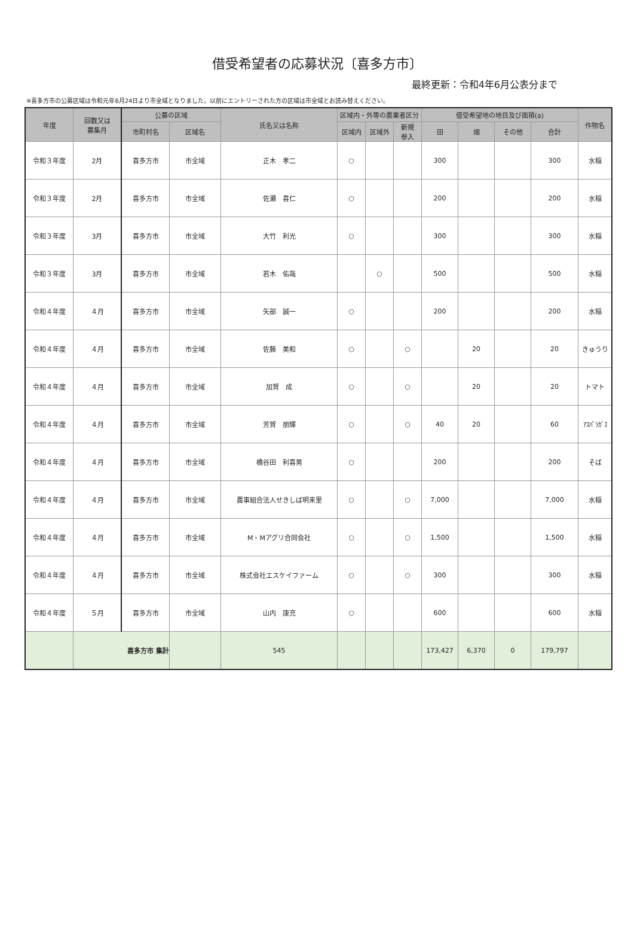借受希望者の応募状況〔喜多方市〕
最終更新：令和4年6月公表分まで
※喜多方市の公募区域は令和元年6月24日より市全域となりました。以前にエントリーされた方の区域は市全域とお読み替えください。
| 年度 | 回数又は 募集月 | 公募の区域 | | 氏名又は名称 | 区域内・外等の農業者区分 | | | 借受希望地の地目及び面積(a) | | | | 作物名 |
| --- | --- | --- | --- | --- | --- | --- | --- | --- | --- | --- | --- | --- |
| | | 市町村名 | 区域名 | | 区域内 | 区域外 | 新規 参入 | 田 | 畑 | その他 | 合計 | |
| 令和３年度 | 2月 | 喜多方市 | 市全域 | 正木 孝二 | ○ | | | 300 | | | 300 | 水稲 |
| 令和３年度 | 2月 | 喜多方市 | 市全域 | 佐瀬 喜仁 | ○ | | | 200 | | | 200 | 水稲 |
| 令和３年度 | 3月 | 喜多方市 | 市全域 | 大竹 利光 | ○ | | | 300 | | | 300 | 水稲 |
| 令和３年度 | 3月 | 喜多方市 | 市全域 | 若木 佑哉 | | ○ | | 500 | | | 500 | 水稲 |
| 令和４年度 | ４月 | 喜多方市 | 市全域 | 矢部 誠一 | ○ | | | 200 | | | 200 | 水稲 |
| 令和４年度 | ４月 | 喜多方市 | 市全域 | 佐藤 美和 | ○ | | ○ | | 20 | | 20 | きゅうり |
| 令和４年度 | ４月 | 喜多方市 | 市全域 | 加賀 成 | ○ | | ○ | | 20 | | 20 | トマト |
| 令和４年度 | ４月 | 喜多方市 | 市全域 | 芳賀 朋輝 | ○ | | ○ | 40 | 20 | | 60 | ｱｽﾊﾟﾗｶﾞｽ |
| 令和４年度 | ４月 | 喜多方市 | 市全域 | 橋谷田 利喜男 | ○ | | | 200 | | | 200 | そば |
| 令和４年度 | ４月 | 喜多方市 | 市全域 | 農事組合法人せきしば明来里 | ○ | | ○ | 7,000 | | | 7,000 | 水稲 |
| 令和４年度 | ４月 | 喜多方市 | 市全域 | M・Mアグリ合同会社 | ○ | | ○ | 1,500 | | | 1,500 | 水稲 |
| 令和４年度 | ４月 | 喜多方市 | 市全域 | 株式会社エスケイファーム | ○ | | ○ | 300 | | | 300 | 水稲 |
| 令和４年度 | ５月 | 喜多方市 | 市全域 | 山内 康充 | ○ | | | 600 | | | 600 | 水稲 |
| | 喜多方市 集計 | | | 545 | | | | 173,427 | 6,370 | 0 | 179,797 | |